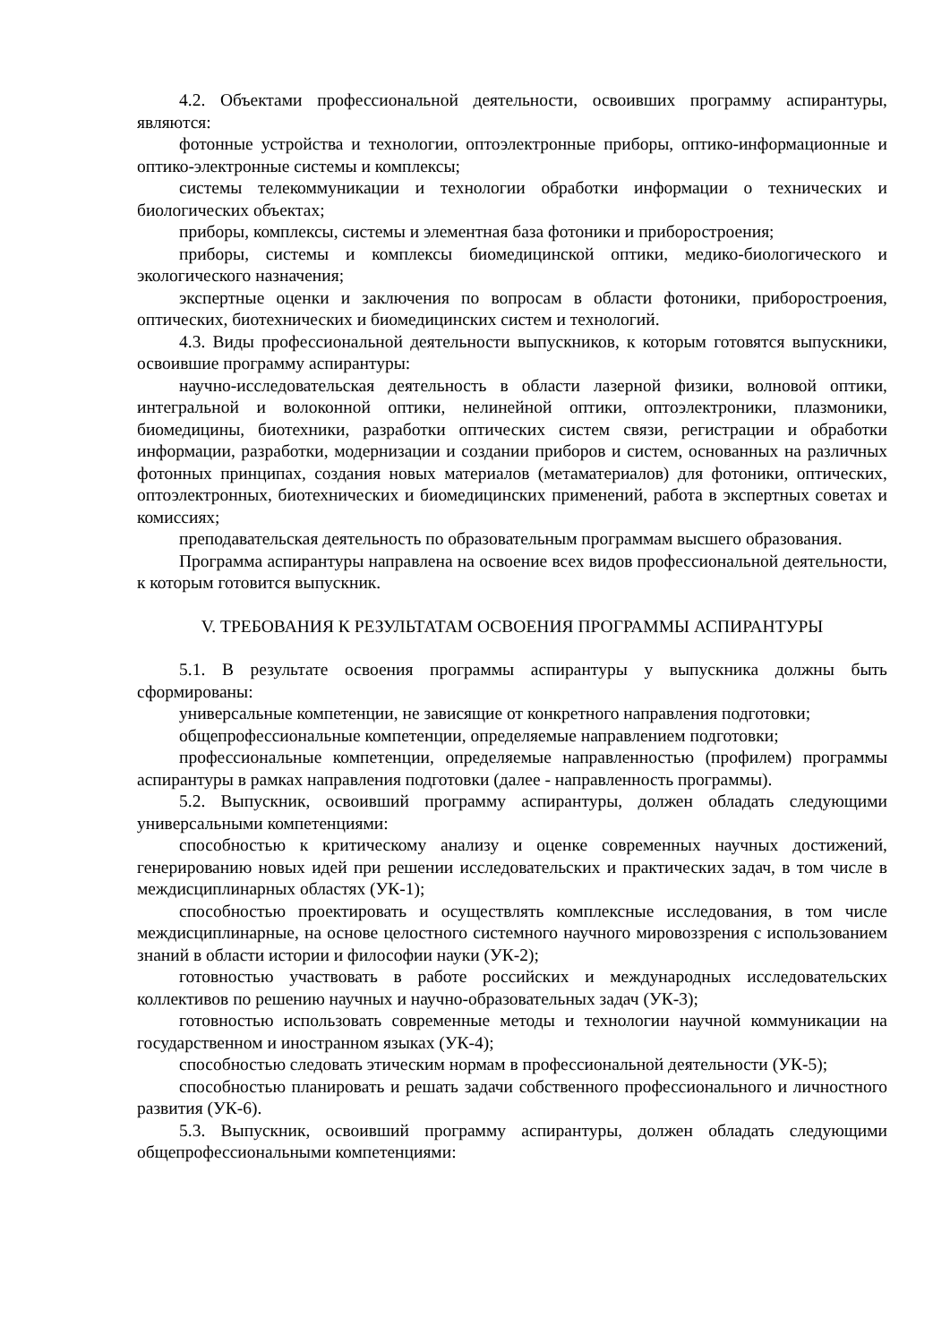4.2. Объектами профессиональной деятельности, освоивших программу аспирантуры, являются:
фотонные устройства и технологии, оптоэлектронные приборы, оптико-информационные и оптико-электронные системы и комплексы;
системы телекоммуникации и технологии обработки информации о технических и биологических объектах;
приборы, комплексы, системы и элементная база фотоники и приборостроения;
приборы, системы и комплексы биомедицинской оптики, медико-биологического и экологического назначения;
экспертные оценки и заключения по вопросам в области фотоники, приборостроения, оптических, биотехнических и биомедицинских систем и технологий.
4.3. Виды профессиональной деятельности выпускников, к которым готовятся выпускники, освоившие программу аспирантуры:
научно-исследовательская деятельность в области лазерной физики, волновой оптики, интегральной и волоконной оптики, нелинейной оптики, оптоэлектроники, плазмоники, биомедицины, биотехники, разработки оптических систем связи, регистрации и обработки информации, разработки, модернизации и создании приборов и систем, основанных на различных фотонных принципах, создания новых материалов (метаматериалов) для фотоники, оптических, оптоэлектронных, биотехнических и биомедицинских применений, работа в экспертных советах и комиссиях;
преподавательская деятельность по образовательным программам высшего образования.
Программа аспирантуры направлена на освоение всех видов профессиональной деятельности, к которым готовится выпускник.
V. ТРЕБОВАНИЯ К РЕЗУЛЬТАТАМ ОСВОЕНИЯ ПРОГРАММЫ АСПИРАНТУРЫ
5.1. В результате освоения программы аспирантуры у выпускника должны быть сформированы:
универсальные компетенции, не зависящие от конкретного направления подготовки;
общепрофессиональные компетенции, определяемые направлением подготовки;
профессиональные компетенции, определяемые направленностью (профилем) программы аспирантуры в рамках направления подготовки (далее - направленность программы).
5.2. Выпускник, освоивший программу аспирантуры, должен обладать следующими универсальными компетенциями:
способностью к критическому анализу и оценке современных научных достижений, генерированию новых идей при решении исследовательских и практических задач, в том числе в междисциплинарных областях (УК-1);
способностью проектировать и осуществлять комплексные исследования, в том числе междисциплинарные, на основе целостного системного научного мировоззрения с использованием знаний в области истории и философии науки (УК-2);
готовностью участвовать в работе российских и международных исследовательских коллективов по решению научных и научно-образовательных задач (УК-3);
готовностью использовать современные методы и технологии научной коммуникации на государственном и иностранном языках (УК-4);
способностью следовать этическим нормам в профессиональной деятельности (УК-5);
способностью планировать и решать задачи собственного профессионального и личностного развития (УК-6).
5.3. Выпускник, освоивший программу аспирантуры, должен обладать следующими общепрофессиональными компетенциями: